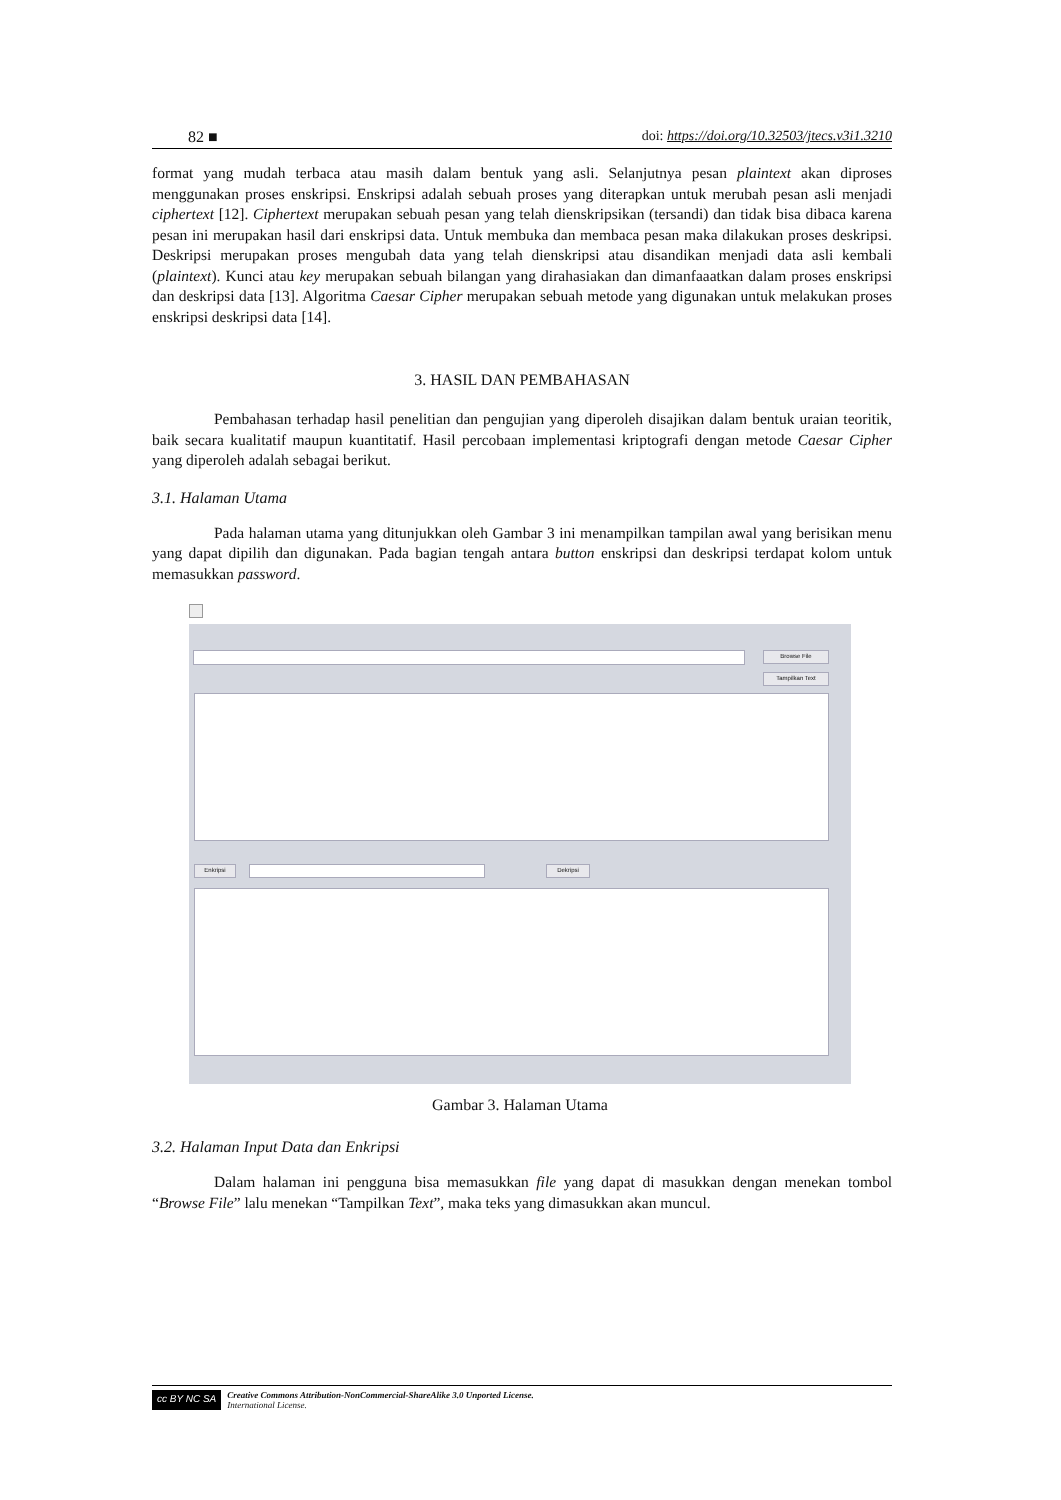82 ■ doi: https://doi.org/10.32503/jtecs.v3i1.3210
format yang mudah terbaca atau masih dalam bentuk yang asli. Selanjutnya pesan plaintext akan diproses menggunakan proses enskripsi. Enskripsi adalah sebuah proses yang diterapkan untuk merubah pesan asli menjadi ciphertext [12]. Ciphertext merupakan sebuah pesan yang telah dienskripsikan (tersandi) dan tidak bisa dibaca karena pesan ini merupakan hasil dari enskripsi data. Untuk membuka dan membaca pesan maka dilakukan proses deskripsi. Deskripsi merupakan proses mengubah data yang telah dienskripsi atau disandikan menjadi data asli kembali (plaintext). Kunci atau key merupakan sebuah bilangan yang dirahasiakan dan dimanfaaatkan dalam proses enskripsi dan deskripsi data [13]. Algoritma Caesar Cipher merupakan sebuah metode yang digunakan untuk melakukan proses enskripsi deskripsi data [14].
3. HASIL DAN PEMBAHASAN
Pembahasan terhadap hasil penelitian dan pengujian yang diperoleh disajikan dalam bentuk uraian teoritik, baik secara kualitatif maupun kuantitatif. Hasil percobaan implementasi kriptografi dengan metode Caesar Cipher yang diperoleh adalah sebagai berikut.
3.1. Halaman Utama
Pada halaman utama yang ditunjukkan oleh Gambar 3 ini menampilkan tampilan awal yang berisikan menu yang dapat dipilih dan digunakan. Pada bagian tengah antara button enskripsi dan deskripsi terdapat kolom untuk memasukkan password.
Browse File
Tampilkan Text
Enkripsi Dekripsi
Gambar 3. Halaman Utama
3.2. Halaman Input Data dan Enkripsi
Dalam halaman ini pengguna bisa memasukkan file yang dapat di masukkan dengan menekan tombol “Browse File” lalu menekan “Tampilkan Text”, maka teks yang dimasukkan akan muncul.
cc BY NC SA
Creative Commons Attribution-NonCommercial-ShareAlike 3.0 Unported License.
International License.